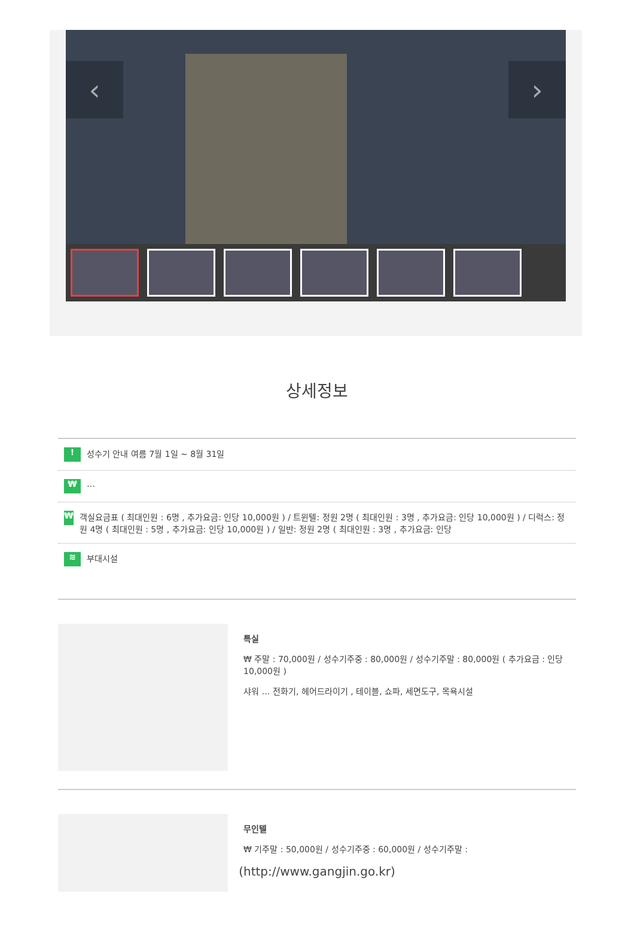‹ ›
상세정보
! 성수기 안내 여름 7월 1일 ~ 8월 31일
₩ …
₩ 객실요금표 ( 최대인원 : 6명 , 추가요금: 인당 10,000원 ) / 트윈텔: 정원 2명 ( 최대인원 : 3명 , 추가요금: 인당 10,000원 ) / 디럭스: 정원 4명 ( 최대인원 : 5명 , 추가요금: 인당 10,000원 ) / 일반: 정원 2명 ( 최대인원 : 3명 , 추가요금: 인당
≋ 부대시설
특실
₩ 주말 : 70,000원 / 성수기주중 : 80,000원 / 성수기주말 : 80,000원 ( 추가요금 : 인당 10,000원 )
샤워 … 전화기, 헤어드라이기 , 테이블, 쇼파, 세면도구, 목욕시설
무인텔
₩ 기주말 : 50,000원 / 성수기주중 : 60,000원 / 성수기주말 :
(http://www.gangjin.go.kr)